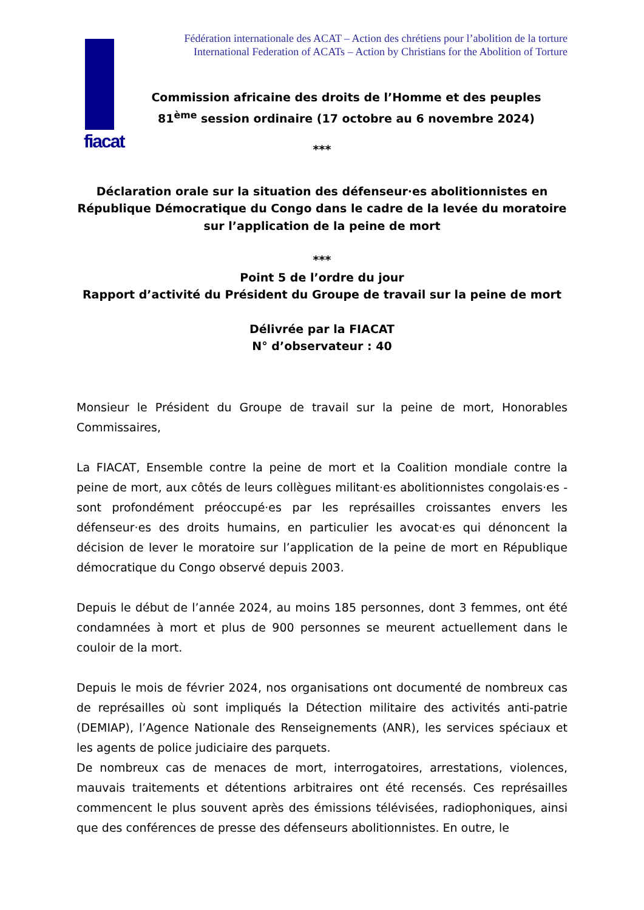fiacat
Fédération internationale des ACAT – Action des chrétiens pour l’abolition de la torture
International Federation of ACATs – Action by Christians for the Abolition of Torture
Commission africaine des droits de l’Homme et des peuples
81<sup>ème</sup> session ordinaire (17 octobre au 6 novembre 2024)
***
Déclaration orale sur la situation des défenseur·es abolitionnistes en République Démocratique du Congo dans le cadre de la levée du moratoire sur l’application de la peine de mort
***
Point 5 de l’ordre du jour
Rapport d’activité du Président du Groupe de travail sur la peine de mort
Délivrée par la FIACAT
N° d’observateur : 40
Monsieur le Président du Groupe de travail sur la peine de mort, Honorables Commissaires,
La FIACAT, Ensemble contre la peine de mort et la Coalition mondiale contre la peine de mort, aux côtés de leurs collègues militant·es abolitionnistes congolais·es - sont profondément préoccupé·es par les représailles croissantes envers les défenseur·es des droits humains, en particulier les avocat·es qui dénoncent la décision de lever le moratoire sur l’application de la peine de mort en République démocratique du Congo observé depuis 2003.
Depuis le début de l’année 2024, au moins 185 personnes, dont 3 femmes, ont été condamnées à mort et plus de 900 personnes se meurent actuellement dans le couloir de la mort.
Depuis le mois de février 2024, nos organisations ont documenté de nombreux cas de représailles où sont impliqués la Détection militaire des activités anti-patrie (DEMIAP), l’Agence Nationale des Renseignements (ANR), les services spéciaux et les agents de police judiciaire des parquets.
De nombreux cas de menaces de mort, interrogatoires, arrestations, violences, mauvais traitements et détentions arbitraires ont été recensés. Ces représailles commencent le plus souvent après des émissions télévisées, radiophoniques, ainsi que des conférences de presse des défenseurs abolitionnistes. En outre, le